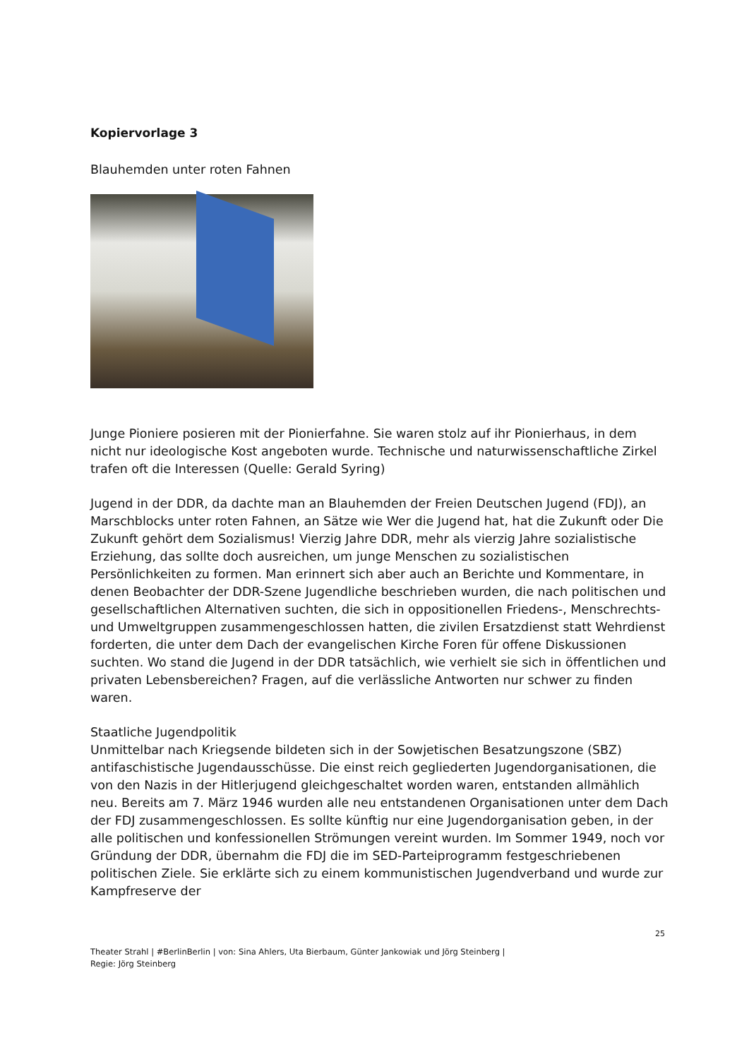Kopiervorlage 3
Blauhemden unter roten Fahnen
Junge Pioniere posieren mit der Pionierfahne. Sie waren stolz auf ihr Pionierhaus, in dem nicht nur ideologische Kost angeboten wurde. Technische und naturwissenschaftliche Zirkel trafen oft die Interessen (Quelle: Gerald Syring)
Jugend in der DDR, da dachte man an Blauhemden der Freien Deutschen Jugend (FDJ), an Marschblocks unter roten Fahnen, an Sätze wie Wer die Jugend hat, hat die Zukunft oder Die Zukunft gehört dem Sozialismus! Vierzig Jahre DDR, mehr als vierzig Jahre sozialistische Erziehung, das sollte doch ausreichen, um junge Menschen zu sozialistischen Persönlichkeiten zu formen. Man erinnert sich aber auch an Berichte und Kommentare, in denen Beobachter der DDR-Szene Jugendliche beschrieben wurden, die nach politischen und gesellschaftlichen Alternativen suchten, die sich in oppositionellen Friedens-, Menschrechts- und Umweltgruppen zusammengeschlossen hatten, die zivilen Ersatzdienst statt Wehrdienst forderten, die unter dem Dach der evangelischen Kirche Foren für offene Diskussionen suchten. Wo stand die Jugend in der DDR tatsächlich, wie verhielt sie sich in öffentlichen und privaten Lebensbereichen? Fragen, auf die verlässliche Antworten nur schwer zu finden waren.
Staatliche Jugendpolitik
Unmittelbar nach Kriegsende bildeten sich in der Sowjetischen Besatzungszone (SBZ) antifaschistische Jugendausschüsse. Die einst reich gegliederten Jugendorganisationen, die von den Nazis in der Hitlerjugend gleichgeschaltet worden waren, entstanden allmählich neu. Bereits am 7. März 1946 wurden alle neu entstandenen Organisationen unter dem Dach der FDJ zusammengeschlossen. Es sollte künftig nur eine Jugendorganisation geben, in der alle politischen und konfessionellen Strömungen vereint wurden. Im Sommer 1949, noch vor Gründung der DDR, übernahm die FDJ die im SED-Parteiprogramm festgeschriebenen politischen Ziele. Sie erklärte sich zu einem kommunistischen Jugendverband und wurde zur Kampfreserve der
25
Theater Strahl | #BerlinBerlin | von: Sina Ahlers, Uta Bierbaum, Günter Jankowiak und Jörg Steinberg |
Regie: Jörg Steinberg